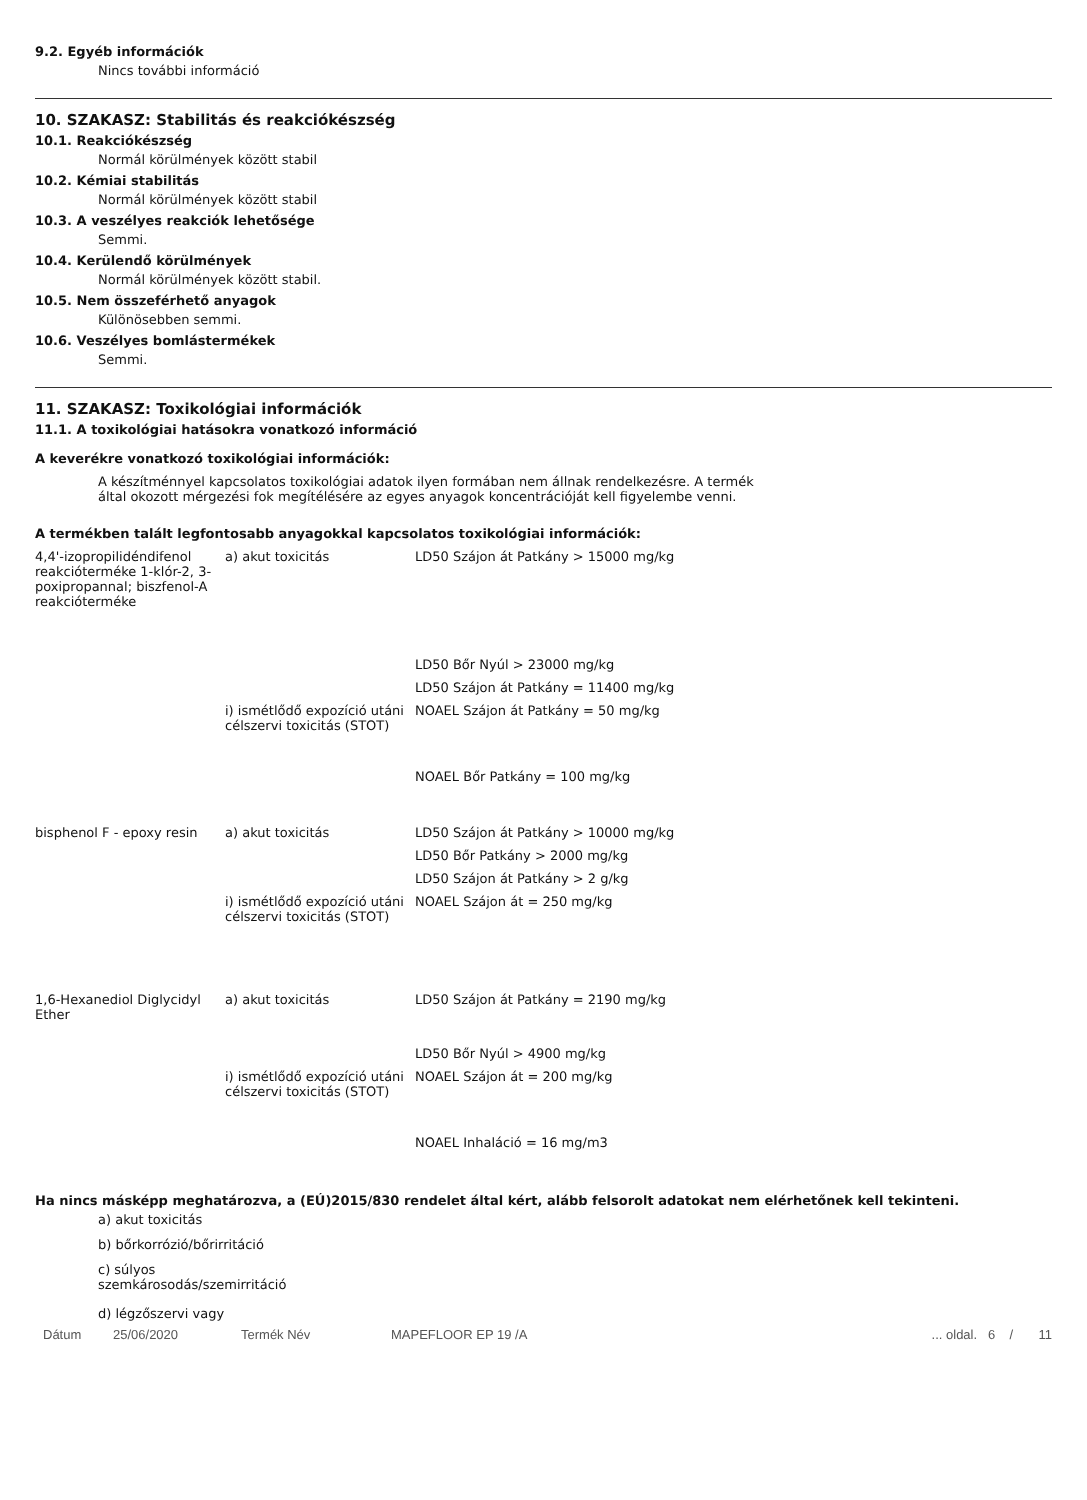9.2. Egyéb információk
Nincs további információ
10. SZAKASZ: Stabilitás és reakciókészség
10.1. Reakciókészség
Normál körülmények között stabil
10.2. Kémiai stabilitás
Normál körülmények között stabil
10.3. A veszélyes reakciók lehetősége
Semmi.
10.4. Kerülendő körülmények
Normál körülmények között stabil.
10.5. Nem összeférhető anyagok
Különösebben semmi.
10.6. Veszélyes bomlástermékek
Semmi.
11. SZAKASZ: Toxikológiai információk
11.1. A toxikológiai hatásokra vonatkozó információ
A keverékre vonatkozó toxikológiai információk:
A készítménnyel kapcsolatos toxikológiai adatok ilyen formában nem állnak rendelkezésre. A termék által okozott mérgezési fok megítélésére az egyes anyagok koncentrációját kell figyelembe venni.
A termékben talált legfontosabb anyagokkal kapcsolatos toxikológiai információk:
| 4,4'-izopropilidéndifenol reakcióterméke 1-klór-2, 3-poxipropannal; biszfenol-A reakcióterméke | a) akut toxicitás | LD50 Szájon át Patkány > 15000 mg/kg |
| | | LD50 Bőr Nyúl > 23000 mg/kg |
| | | LD50 Szájon át Patkány = 11400 mg/kg |
| | i) ismétlődő expozíció utáni célszervi toxicitás (STOT) | NOAEL Szájon át Patkány = 50 mg/kg |
| | | NOAEL Bőr Patkány = 100 mg/kg |
| bisphenol F - epoxy resin | a) akut toxicitás | LD50 Szájon át Patkány > 10000 mg/kg |
| | | LD50 Bőr Patkány > 2000 mg/kg |
| | | LD50 Szájon át Patkány > 2 g/kg |
| | i) ismétlődő expozíció utáni célszervi toxicitás (STOT) | NOAEL Szájon át = 250 mg/kg |
| 1,6-Hexanediol Diglycidyl Ether | a) akut toxicitás | LD50 Szájon át Patkány = 2190 mg/kg |
| | | LD50 Bőr Nyúl > 4900 mg/kg |
| | i) ismétlődő expozíció utáni célszervi toxicitás (STOT) | NOAEL Szájon át = 200 mg/kg |
| | | NOAEL Inhaláció = 16 mg/m3 |
Ha nincs másképp meghatározva, a (EÚ)2015/830 rendelet által kért, alább felsorolt adatokat nem elérhetőnek kell tekinteni.
a) akut toxicitás
b) bőrkorrózió/bőrirritáció
c) súlyos szemkárosodás/szemirritáció
d) légzőszervi vagy
Dátum 25/06/2020 Termék Név MAPEFLOOR EP 19 /A... oldal. 6 / 11